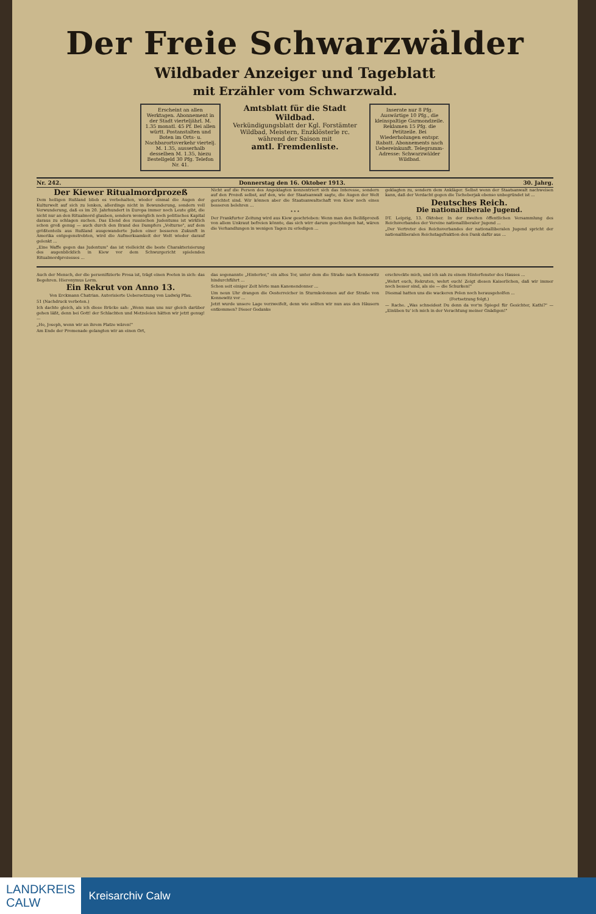Der Freie Schwarzwälder
Wildbader Anzeiger und Tageblatt
mit Erzähler vom Schwarzwald.
Erscheint an allen Werktagen. Abonnement in der Stadt vierteljährl. M. 1.35 monatl. 45 Pf. Bei allen württ. Postanstalten und Boten im Orts- u. Nachbarortsverkehr viertelj. M. 1.35, ausserhalb desselben M. 1.35, hiezu Bestellgeld 30 Pfg. Telefon Nr. 41.
Amtsblatt für die Stadt Wildbad.
Verkündigungsblatt der Kgl. Forstämter Wildbad, Meistern, Enzklösterle rc. während der Saison mit
amtl. Fremdenliste.
Inserate nur 8 Pfg. Auswärtige 10 Pfg., die kleinspaltige Garmondzeile. Reklamen 15 Pfg. die Petitzeile. Bei Wiederholungen entspr. Rabatt. Abonnements nach Uebereinkunft. Telegramm-Adresse: Schwarzwälder Wildbad.
Nr. 242. Donnerstag den 16. Oktober 1913. 30. Jahrg.
Der Kiewer Ritualmordprozeß
Dem heiligen Rußland blieb es vorbehalten, wieder einmal die Augen der Kulturwelt auf sich zu lenken, allerdings nicht in Bewunderung, sondern voll Verwunderung, daß es im 20. Jahrhundert in Europa immer noch Leute gibt, die nicht nur an den Ritualmord glauben, sondern womöglich noch politisches Kapital daraus zu schlagen suchen. Das Elend des russischen Judentums ist wirklich schon groß genug — auch durch den Brand des Dampfers „Volturno", auf dem größtenteils aus Rußland ausgewanderte Juden einer besseren Zukunft in Amerika entgegenstrebten, wird die Aufmerksamkeit der Welt wieder darauf gelenkt ...
„Eine Waffe gegen das Judentum" das ist vielleicht die beste Charakterisierung des augenblicklich in Kiew vor dem Schwurgericht spielenden Ritualmordprozesses ...
Nicht auf die Person des Angeklagten konzentriert sich das Interesse, sondern auf den Prozeß selbst, auf den, wie der Staatsanwalt sagte, die Augen der Welt gerichtet sind. Wir können aber die Staatsanwaltschaft von Kiew noch eines besseren belehren ...
* * *
Der Frankfurter Zeitung wird aus Kiew geschrieben: Wenn man den Beilißprozeß von allem Unkraut befreien könnte, das sich wirr darum geschlungen hat, wären die Verhandlungen in wenigen Tagen zu erledigen ...
geklagten zu, sondern dem Ankläger. Selbst wenn der Staatsanwalt nachweisen kann, daß der Verdacht gegen die Tscheberjak ebenso unbegründet ist ...
Deutsches Reich.
Die nationalliberale Jugend.
DT. Leipzig, 13. Oktober. In der zweiten öffentlichen Versammlung des Reichsverbandes der Vereine nationalliberaler Jugend ...
„Der Vertreter des Reichsverbandes der nationalliberalen Jugend spricht der nationalliberalen Reichstagsfraktion den Dank dafür aus ...
Auch der Mensch, der die personifizierte Prosa ist, trägt einen Poeten in sich: das Begehren. Hieronymus Lorm.
Ein Rekrut von Anno 13.
Von Erckmann Chatrian. Autorisierte Uebersetzung von Ludwig Pfau.
51 (Nachdruck verboten.)
Ich dachte gleich, als ich diese Brücke sah: „Wenn man uns nur gleich darüber gehen läßt, denn bei Gott! der Schlachten und Metzeleien hätten wir jetzt genug! ...
„He, Joseph, wenn wir an ihrem Platze wären!"
Am Ende der Promenade gelangten wir an einen Ort,
das sogenannte „Hintertor," ein altes Tor, unter dem die Straße nach Konnewitz hindurchführt ...
Schon seit einiger Zeit hörte man Kanonendonner ...
Um neun Uhr drangen die Oesterreicher in Sturmkolonnen auf der Straße von Konnewitz vor ...
Jetzt wurde unsere Lage verzweifelt, denn wie sollten wir nun aus den Häusern entkommen? Dieser Gedanke
erschreckte mich, und ich sah zu einem Hinterfenster des Hauses ...
„Wehrt euch, Rekruten, wehrt euch! Zeigt diesen Kaiserlichen, daß wir immer noch besser sind, als sie — die Schurken!"
Diesmal hatten uns die wackeren Polen noch herausgeholfen ...
(Fortsetzung folgt.)
— Rache. „Was schneidest Du denn da vor'm Spiegel für Gesichter, Kathi?" — „Einüben tu' ich mich in der Verachtung meiner Gnädigen!"
LANDKREIS
CALW
Kreisarchiv Calw